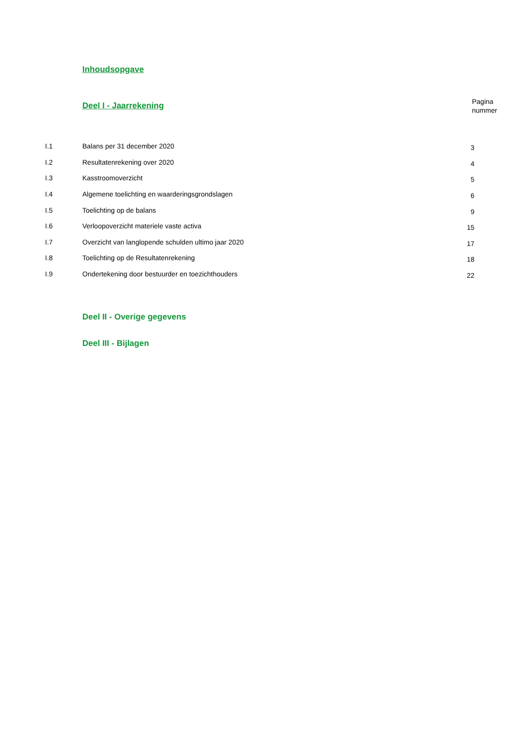Inhoudsopgave
Deel I - Jaarrekening
Pagina
nummer
| I.1 | Balans per 31 december 2020 | 3 |
| I.2 | Resultatenrekening over 2020 | 4 |
| I.3 | Kasstroomoverzicht | 5 |
| I.4 | Algemene toelichting en waarderingsgrondslagen | 6 |
| I.5 | Toelichting op de balans | 9 |
| I.6 | Verloopoverzicht materiele vaste activa | 15 |
| I.7 | Overzicht van langlopende schulden ultimo jaar 2020 | 17 |
| I.8 | Toelichting op de Resultatenrekening | 18 |
| I.9 | Ondertekening door bestuurder en toezichthouders | 22 |
Deel II - Overige gegevens
Deel III - Bijlagen